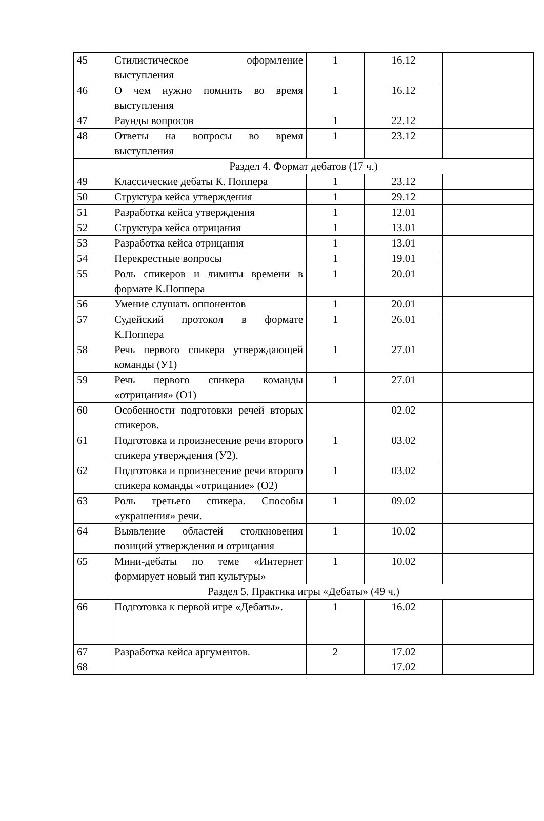| 45 | Стилистическое оформление выступления | 1 | 16.12 | |
| 46 | О чем нужно помнить во время выступления | 1 | 16.12 | |
| 47 | Раунды вопросов | 1 | 22.12 | |
| 48 | Ответы на вопросы во время выступления | 1 | 23.12 | |
| Раздел 4. Формат дебатов (17 ч.) | | | | |
| 49 | Классические дебаты К. Поппера | 1 | 23.12 | |
| 50 | Структура кейса утверждения | 1 | 29.12 | |
| 51 | Разработка кейса утверждения | 1 | 12.01 | |
| 52 | Структура кейса отрицания | 1 | 13.01 | |
| 53 | Разработка кейса отрицания | 1 | 13.01 | |
| 54 | Перекрестные вопросы | 1 | 19.01 | |
| 55 | Роль спикеров и лимиты времени в формате К.Поппера | 1 | 20.01 | |
| 56 | Умение слушать оппонентов | 1 | 20.01 | |
| 57 | Судейский протокол в формате К.Поппера | 1 | 26.01 | |
| 58 | Речь первого спикера утверждающей команды (У1) | 1 | 27.01 | |
| 59 | Речь первого спикера команды «отрицания» (О1) | 1 | 27.01 | |
| 60 | Особенности подготовки речей вторых спикеров. | | 02.02 | |
| 61 | Подготовка и произнесение речи второго спикера утверждения (У2). | 1 | 03.02 | |
| 62 | Подготовка и произнесение речи второго спикера команды «отрицание» (О2) | 1 | 03.02 | |
| 63 | Роль третьего спикера. Способы «украшения» речи. | 1 | 09.02 | |
| 64 | Выявление областей столкновения позиций утверждения и отрицания | 1 | 10.02 | |
| 65 | Мини-дебаты по теме «Интернет формирует новый тип культуры» | 1 | 10.02 | |
| Раздел 5. Практика игры «Дебаты» (49 ч.) | | | | |
| 66 | Подготовка к первой игре «Дебаты». | 1 | 16.02 | |
| 67 68 | Разработка кейса аргументов. | 2 | 17.02 17.02 | |